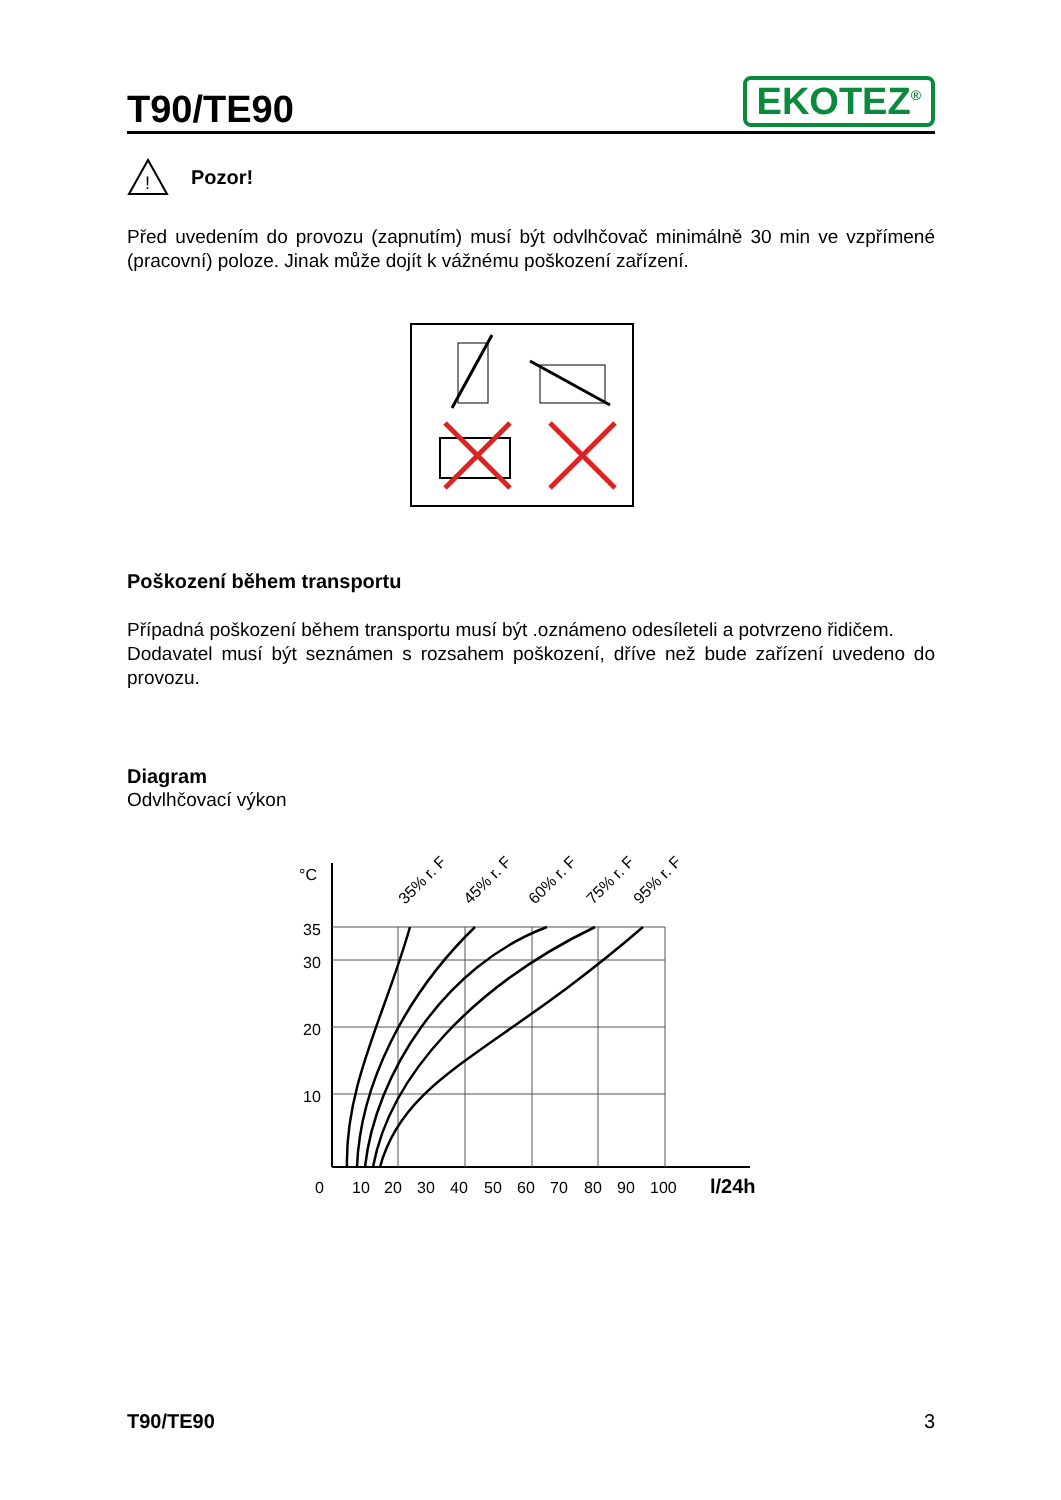T90/TE90
EKOTEZ<sup>®</sup>
!
Pozor!
Před uvedením do provozu (zapnutím) musí být odvlhčovač minimálně 30 min ve vzpřímené (pracovní) poloze. Jinak může dojít k vážnému poškození zařízení.
Poškození během transportu
Případná poškození během transportu musí být .oznámeno odesíleteli a potvrzeno řidičem.
Dodavatel musí být seznámen s rozsahem poškození, dříve než bude zařízení uvedeno do provozu.
Diagram
Odvlhčovací výkon
°C
35
30
20
10
35% r. F
45% r. F
60% r. F
75% r. F
95% r. F
0
10
20
30
40
50
60
70
80
90
100
l/24h
T90/TE90 3